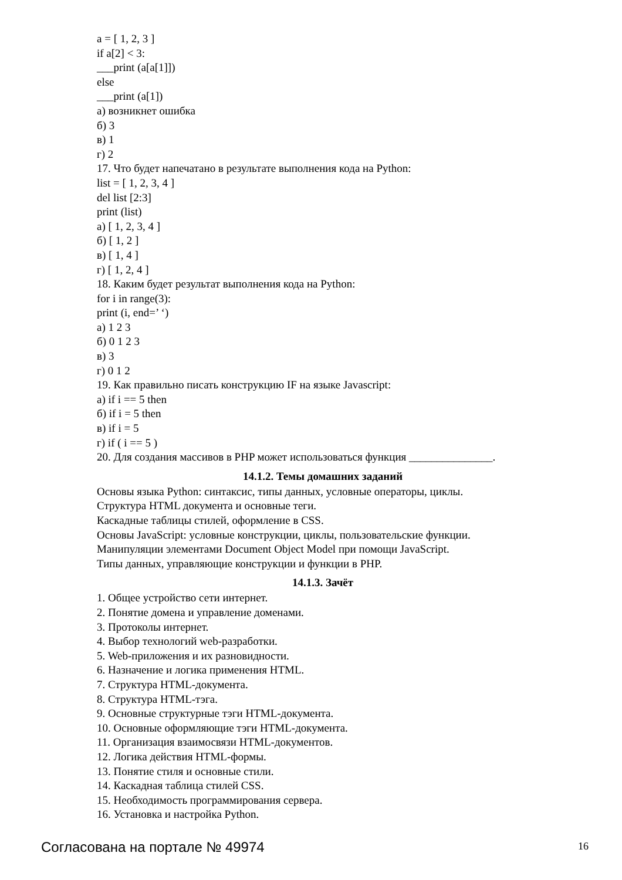a = [ 1, 2, 3 ]
if a[2] < 3:
___print (a[a[1]])
else
___print (a[1])
а) возникнет ошибка
б) 3
в) 1
г) 2
17. Что будет напечатано в результате выполнения кода на Python:
list = [ 1, 2, 3, 4 ]
del list [2:3]
print (list)
а) [ 1, 2, 3, 4 ]
б) [ 1, 2 ]
в) [ 1, 4 ]
г) [ 1, 2, 4 ]
18. Каким будет результат выполнения кода на Python:
for i in range(3):
print (i, end=’ ‘)
а) 1 2 3
б) 0 1 2 3
в) 3
г) 0 1 2
19. Как правильно писать конструкцию IF на языке Javascript:
а) if i == 5 then
б) if i = 5 then
в) if i = 5
г) if ( i == 5 )
20. Для создания массивов в PHP может использоваться функция _______________.
14.1.2. Темы домашних заданий
Основы языка Python: синтаксис, типы данных, условные операторы, циклы.
Структура HTML документа и основные теги.
Каскадные таблицы стилей, оформление в CSS.
Основы JavaScript: условные конструкции, циклы, пользовательские функции.
Манипуляции элементами Document Object Model при помощи JavaScript.
Типы данных, управляющие конструкции и функции в PHP.
14.1.3. Зачёт
1. Общее устройство сети интернет.
2. Понятие домена и управление доменами.
3. Протоколы интернет.
4. Выбор технологий web-разработки.
5. Web-приложения и их разновидности.
6. Назначение и логика применения HTML.
7. Структура HTML-документа.
8. Структура HTML-тэга.
9. Основные структурные тэги HTML-документа.
10. Основные оформляющие тэги HTML-документа.
11. Организация взаимосвязи HTML-документов.
12. Логика действия HTML-формы.
13. Понятие стиля и основные стили.
14. Каскадная таблица стилей CSS.
15. Необходимость программирования сервера.
16. Установка и настройка Python.
Согласована на портале № 49974 16